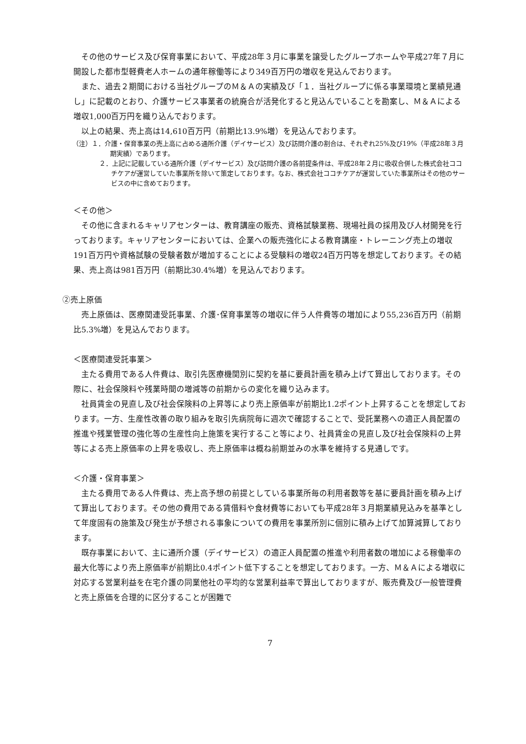その他のサービス及び保育事業において、平成28年３月に事業を譲受したグループホームや平成27年７月に開設した都市型軽費老人ホームの通年稼働等により349百万円の増収を見込んでおります。
また、過去２期間における当社グループのＭ＆Ａの実績及び「１．当社グループに係る事業環境と業績見通し」に記載のとおり、介護サービス事業者の統廃合が活発化すると見込んでいることを勘案し、Ｍ＆Ａによる増収1,000百万円を織り込んでおります。
以上の結果、売上高は14,610百万円（前期比13.9%増）を見込んでおります。
（注）１．介護・保育事業の売上高に占める通所介護（デイサービス）及び訪問介護の割合は、それぞれ25%及び19%（平成28年３月期実績）であります。
２．上記に記載している通所介護（デイサービス）及び訪問介護の各前提条件は、平成28年２月に吸収合併した株式会社ココチケアが運営していた事業所を除いて策定しております。なお、株式会社ココチケアが運営していた事業所はその他のサービスの中に含めております。
＜その他＞
その他に含まれるキャリアセンターは、教育講座の販売、資格試験業務、現場社員の採用及び人材開発を行っております。キャリアセンターにおいては、企業への販売強化による教育講座・トレーニング売上の増収191百万円や資格試験の受験者数が増加することによる受験料の増収24百万円等を想定しております。その結果、売上高は981百万円（前期比30.4%増）を見込んでおります。
②売上原価
売上原価は、医療関連受託事業、介護･保育事業等の増収に伴う人件費等の増加により55,236百万円（前期比5.3%増）を見込んでおります。
＜医療関連受託事業＞
主たる費用である人件費は、取引先医療機関別に契約を基に要員計画を積み上げて算出しております。その際に、社会保険料や残業時間の増減等の前期からの変化を織り込みます。
社員賃金の見直し及び社会保険料の上昇等により売上原価率が前期比1.2ポイント上昇することを想定しております。一方、生産性改善の取り組みを取引先病院毎に週次で確認することで、受託業務への適正人員配置の推進や残業管理の強化等の生産性向上施策を実行すること等により、社員賃金の見直し及び社会保険料の上昇等による売上原価率の上昇を吸収し、売上原価率は概ね前期並みの水準を維持する見通しです。
＜介護・保育事業＞
主たる費用である人件費は、売上高予想の前提としている事業所毎の利用者数等を基に要員計画を積み上げて算出しております。その他の費用である賃借料や食材費等においても平成28年３月期業績見込みを基準として年度固有の施策及び発生が予想される事象についての費用を事業所別に個別に積み上げて加算減算しております。
既存事業において、主に通所介護（デイサービス）の適正人員配置の推進や利用者数の増加による稼働率の最大化等により売上原価率が前期比0.4ポイント低下することを想定しております。一方、Ｍ＆Ａによる増収に対応する営業利益を在宅介護の同業他社の平均的な営業利益率で算出しておりますが、販売費及び一般管理費と売上原価を合理的に区分することが困難で
7